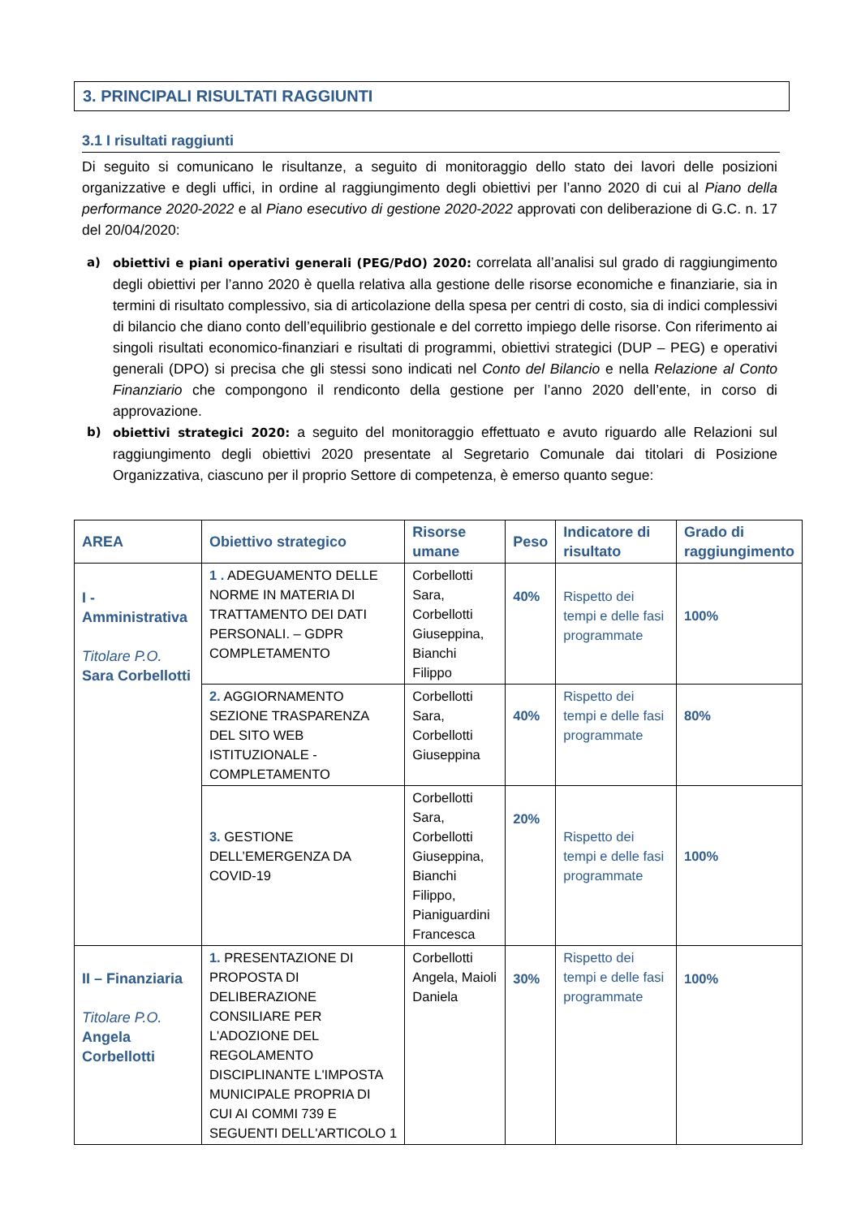3. PRINCIPALI RISULTATI RAGGIUNTI
3.1 I risultati raggiunti
Di seguito si comunicano le risultanze, a seguito di monitoraggio dello stato dei lavori delle posizioni organizzative e degli uffici, in ordine al raggiungimento degli obiettivi per l’anno 2020 di cui al Piano della performance 2020-2022 e al Piano esecutivo di gestione 2020-2022 approvati con deliberazione di G.C. n. 17 del 20/04/2020:
a) obiettivi e piani operativi generali (PEG/PdO) 2020: correlata all’analisi sul grado di raggiungimento degli obiettivi per l’anno 2020 è quella relativa alla gestione delle risorse economiche e finanziarie, sia in termini di risultato complessivo, sia di articolazione della spesa per centri di costo, sia di indici complessivi di bilancio che diano conto dell’equilibrio gestionale e del corretto impiego delle risorse. Con riferimento ai singoli risultati economico-finanziari e risultati di programmi, obiettivi strategici (DUP – PEG) e operativi generali (DPO) si precisa che gli stessi sono indicati nel Conto del Bilancio e nella Relazione al Conto Finanziario che compongono il rendiconto della gestione per l’anno 2020 dell’ente, in corso di approvazione.
b) obiettivi strategici 2020: a seguito del monitoraggio effettuato e avuto riguardo alle Relazioni sul raggiungimento degli obiettivi 2020 presentate al Segretario Comunale dai titolari di Posizione Organizzativa, ciascuno per il proprio Settore di competenza, è emerso quanto segue:
| AREA | Obiettivo strategico | Risorse umane | Peso | Indicatore di risultato | Grado di raggiungimento |
| --- | --- | --- | --- | --- | --- |
| I - Amministrativa Titolare P.O. Sara Corbellotti | 1 . ADEGUAMENTO DELLE NORME IN MATERIA DI TRATTAMENTO DEI DATI PERSONALI. – GDPR COMPLETAMENTO | Corbellotti Sara, Corbellotti Giuseppina, Bianchi Filippo | 40% | Rispetto dei tempi e delle fasi programmate | 100% |
| | 2. AGGIORNAMENTO SEZIONE TRASPARENZA DEL SITO WEB ISTITUZIONALE - COMPLETAMENTO | Corbellotti Sara, Corbellotti Giuseppina | 40% | Rispetto dei tempi e delle fasi programmate | 80% |
| | 3. GESTIONE DELL’EMERGENZA DA COVID-19 | Corbellotti Sara, Corbellotti Giuseppina, Bianchi Filippo, Pianiguardini Francesca | 20% | Rispetto dei tempi e delle fasi programmate | 100% |
| II – Finanziaria Titolare P.O. Angela Corbellotti | 1. PRESENTAZIONE DI PROPOSTA DI DELIBERAZIONE CONSILIARE PER L'ADOZIONE DEL REGOLAMENTO DISCIPLINANTE L'IMPOSTA MUNICIPALE PROPRIA DI CUI AI COMMI 739 E SEGUENTI DELL'ARTICOLO 1 | Corbellotti Angela, Maioli Daniela | 30% | Rispetto dei tempi e delle fasi programmate | 100% |